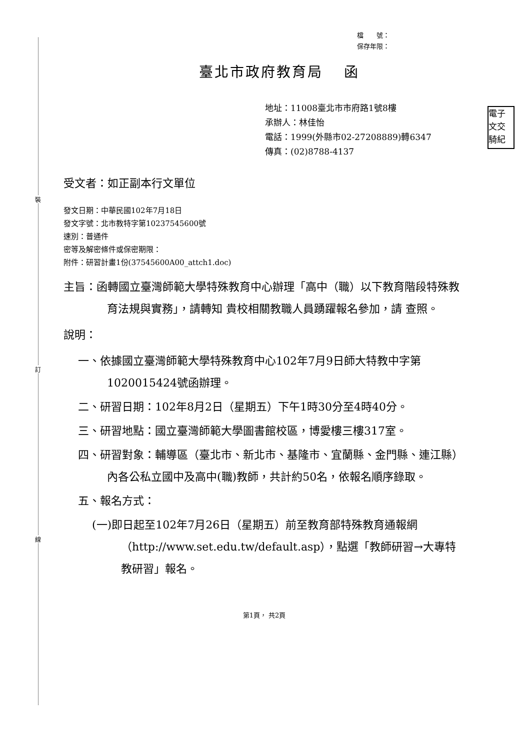裝
訂
線
電子
文交
騎紀
檔　　號：
保存年限：
臺北市政府教育局　 函
地址：11008臺北市市府路1號8樓
承辦人：林佳怡
電話：1999(外縣市02-27208889)轉6347
傳真：(02)8788-4137
受文者：如正副本行文單位
發文日期：中華民國102年7月18日
發文字號：北市教特字第10237545600號
速別：普通件
密等及解密條件或保密期限：
附件：研習計畫1份(37545600A00_attch1.doc)
主旨：函轉國立臺灣師範大學特殊教育中心辦理「高中（職）以下教育階段特殊教育法規與實務」，請轉知 貴校相關教職人員踴躍報名參加，請 查照。
說明：
一、依據國立臺灣師範大學特殊教育中心102年7月9日師大特教中字第1020015424號函辦理。
二、研習日期：102年8月2日（星期五）下午1時30分至4時40分。
三、研習地點：國立臺灣師範大學圖書館校區，博愛樓三樓317室。
四、研習對象：輔導區（臺北市、新北市、基隆市、宜蘭縣、金門縣、連江縣）內各公私立國中及高中(職)教師，共計約50名，依報名順序錄取。
五、報名方式：
(一)即日起至102年7月26日（星期五）前至教育部特殊教育通報網（http://www.set.edu.tw/default.asp），點選「教師研習→大專特教研習」報名。
第1頁， 共2頁